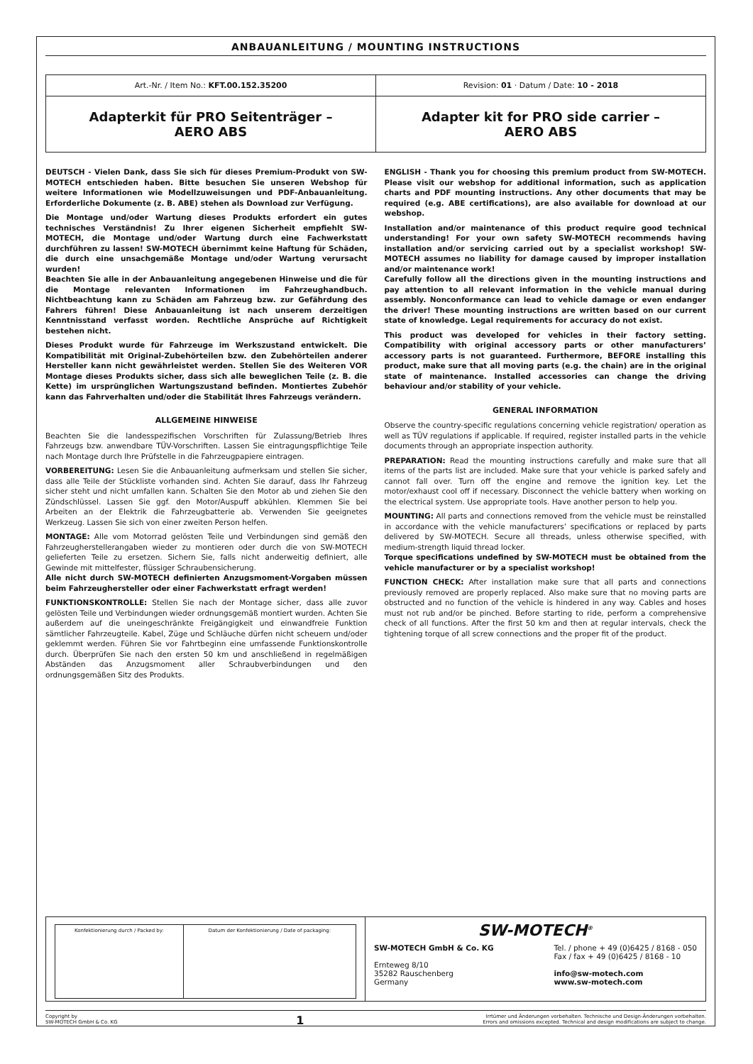ANBAUANLEITUNG / MOUNTING INSTRUCTIONS
| Art.-Nr. / Item No.: KFT.00.152.35200 | Revision: 01 · Datum / Date: 10 - 2018 |
| Adapterkit für PRO Seitenträger – AERO ABS | Adapter kit for PRO side carrier – AERO ABS |
DEUTSCH - Vielen Dank, dass Sie sich für dieses Premium-Produkt von SW-MOTECH entschieden haben. Bitte besuchen Sie unseren Webshop für weitere Informationen wie Modellzuweisungen und PDF-Anbauanleitung. Erforderliche Dokumente (z. B. ABE) stehen als Download zur Verfügung.
Die Montage und/oder Wartung dieses Produkts erfordert ein gutes technisches Verständnis! Zu Ihrer eigenen Sicherheit empfiehlt SW-MOTECH, die Montage und/oder Wartung durch eine Fachwerkstatt durchführen zu lassen! SW-MOTECH übernimmt keine Haftung für Schäden, die durch eine unsachgemäße Montage und/oder Wartung verursacht wurden!
Beachten Sie alle in der Anbauanleitung angegebenen Hinweise und die für die Montage relevanten Informationen im Fahrzeughandbuch. Nichtbeachtung kann zu Schäden am Fahrzeug bzw. zur Gefährdung des Fahrers führen! Diese Anbauanleitung ist nach unserem derzeitigen Kenntnisstand verfasst worden. Rechtliche Ansprüche auf Richtigkeit bestehen nicht.
Dieses Produkt wurde für Fahrzeuge im Werkszustand entwickelt. Die Kompatibilität mit Original-Zubehörteilen bzw. den Zubehörteilen anderer Hersteller kann nicht gewährleistet werden. Stellen Sie des Weiteren VOR Montage dieses Produkts sicher, dass sich alle beweglichen Teile (z. B. die Kette) im ursprünglichen Wartungszustand befinden. Montiertes Zubehör kann das Fahrverhalten und/oder die Stabilität Ihres Fahrzeugs verändern.
ALLGEMEINE HINWEISE
Beachten Sie die landesspezifischen Vorschriften für Zulassung/Betrieb Ihres Fahrzeugs bzw. anwendbare TÜV-Vorschriften. Lassen Sie eintragungspflichtige Teile nach Montage durch Ihre Prüfstelle in die Fahrzeugpapiere eintragen.
VORBEREITUNG: Lesen Sie die Anbauanleitung aufmerksam und stellen Sie sicher, dass alle Teile der Stückliste vorhanden sind. Achten Sie darauf, dass Ihr Fahrzeug sicher steht und nicht umfallen kann. Schalten Sie den Motor ab und ziehen Sie den Zündschlüssel. Lassen Sie ggf. den Motor/Auspuff abkühlen. Klemmen Sie bei Arbeiten an der Elektrik die Fahrzeugbatterie ab. Verwenden Sie geeignetes Werkzeug. Lassen Sie sich von einer zweiten Person helfen.
MONTAGE: Alle vom Motorrad gelösten Teile und Verbindungen sind gemäß den Fahrzeugherstellerangaben wieder zu montieren oder durch die von SW-MOTECH gelieferten Teile zu ersetzen. Sichern Sie, falls nicht anderweitig definiert, alle Gewinde mit mittelfester, flüssiger Schraubensicherung.
Alle nicht durch SW-MOTECH definierten Anzugsmoment-Vorgaben müssen beim Fahrzeughersteller oder einer Fachwerkstatt erfragt werden!
FUNKTIONSKONTROLLE: Stellen Sie nach der Montage sicher, dass alle zuvor gelösten Teile und Verbindungen wieder ordnungsgemäß montiert wurden. Achten Sie außerdem auf die uneingeschränkte Freigängigkeit und einwandfreie Funktion sämtlicher Fahrzeugteile. Kabel, Züge und Schläuche dürfen nicht scheuern und/oder geklemmt werden. Führen Sie vor Fahrtbeginn eine umfassende Funktionskontrolle durch. Überprüfen Sie nach den ersten 50 km und anschließend in regelmäßigen Abständen das Anzugsmoment aller Schraubverbindungen und den ordnungsgemäßen Sitz des Produkts.
ENGLISH - Thank you for choosing this premium product from SW-MOTECH. Please visit our webshop for additional information, such as application charts and PDF mounting instructions. Any other documents that may be required (e.g. ABE certifications), are also available for download at our webshop.
Installation and/or maintenance of this product require good technical understanding! For your own safety SW-MOTECH recommends having installation and/or servicing carried out by a specialist workshop! SW-MOTECH assumes no liability for damage caused by improper installation and/or maintenance work!
Carefully follow all the directions given in the mounting instructions and pay attention to all relevant information in the vehicle manual during assembly. Nonconformance can lead to vehicle damage or even endanger the driver! These mounting instructions are written based on our current state of knowledge. Legal requirements for accuracy do not exist.
This product was developed for vehicles in their factory setting. Compatibility with original accessory parts or other manufacturers’ accessory parts is not guaranteed. Furthermore, BEFORE installing this product, make sure that all moving parts (e.g. the chain) are in the original state of maintenance. Installed accessories can change the driving behaviour and/or stability of your vehicle.
GENERAL INFORMATION
Observe the country-specific regulations concerning vehicle registration/ operation as well as TÜV regulations if applicable. If required, register installed parts in the vehicle documents through an appropriate inspection authority.
PREPARATION: Read the mounting instructions carefully and make sure that all items of the parts list are included. Make sure that your vehicle is parked safely and cannot fall over. Turn off the engine and remove the ignition key. Let the motor/exhaust cool off if necessary. Disconnect the vehicle battery when working on the electrical system. Use appropriate tools. Have another person to help you.
MOUNTING: All parts and connections removed from the vehicle must be reinstalled in accordance with the vehicle manufacturers’ specifications or replaced by parts delivered by SW-MOTECH. Secure all threads, unless otherwise specified, with medium-strength liquid thread locker.
Torque specifications undefined by SW-MOTECH must be obtained from the vehicle manufacturer or by a specialist workshop!
FUNCTION CHECK: After installation make sure that all parts and connections previously removed are properly replaced. Also make sure that no moving parts are obstructed and no function of the vehicle is hindered in any way. Cables and hoses must not rub and/or be pinched. Before starting to ride, perform a comprehensive check of all functions. After the first 50 km and then at regular intervals, check the tightening torque of all screw connections and the proper fit of the product.
| Konfektionierung durch / Packed by: | Datum der Konfektionierung / Date of packaging: |
SW-MOTECH<sup>®</sup>
SW-MOTECH GmbH & Co. KG
Ernteweg 8/10
35282 Rauschenberg
Germany
Tel. / phone + 49 (0)6425 / 8168 - 050
Fax / fax + 49 (0)6425 / 8168 - 10
info@sw-motech.com
www.sw-motech.com
Copyright by
SW-MOTECH GmbH & Co. KG
1
Irrtümer und Änderungen vorbehalten. Technische und Design-Änderungen vorbehalten.
Errors and omissions excepted. Technical and design modifications are subject to change.